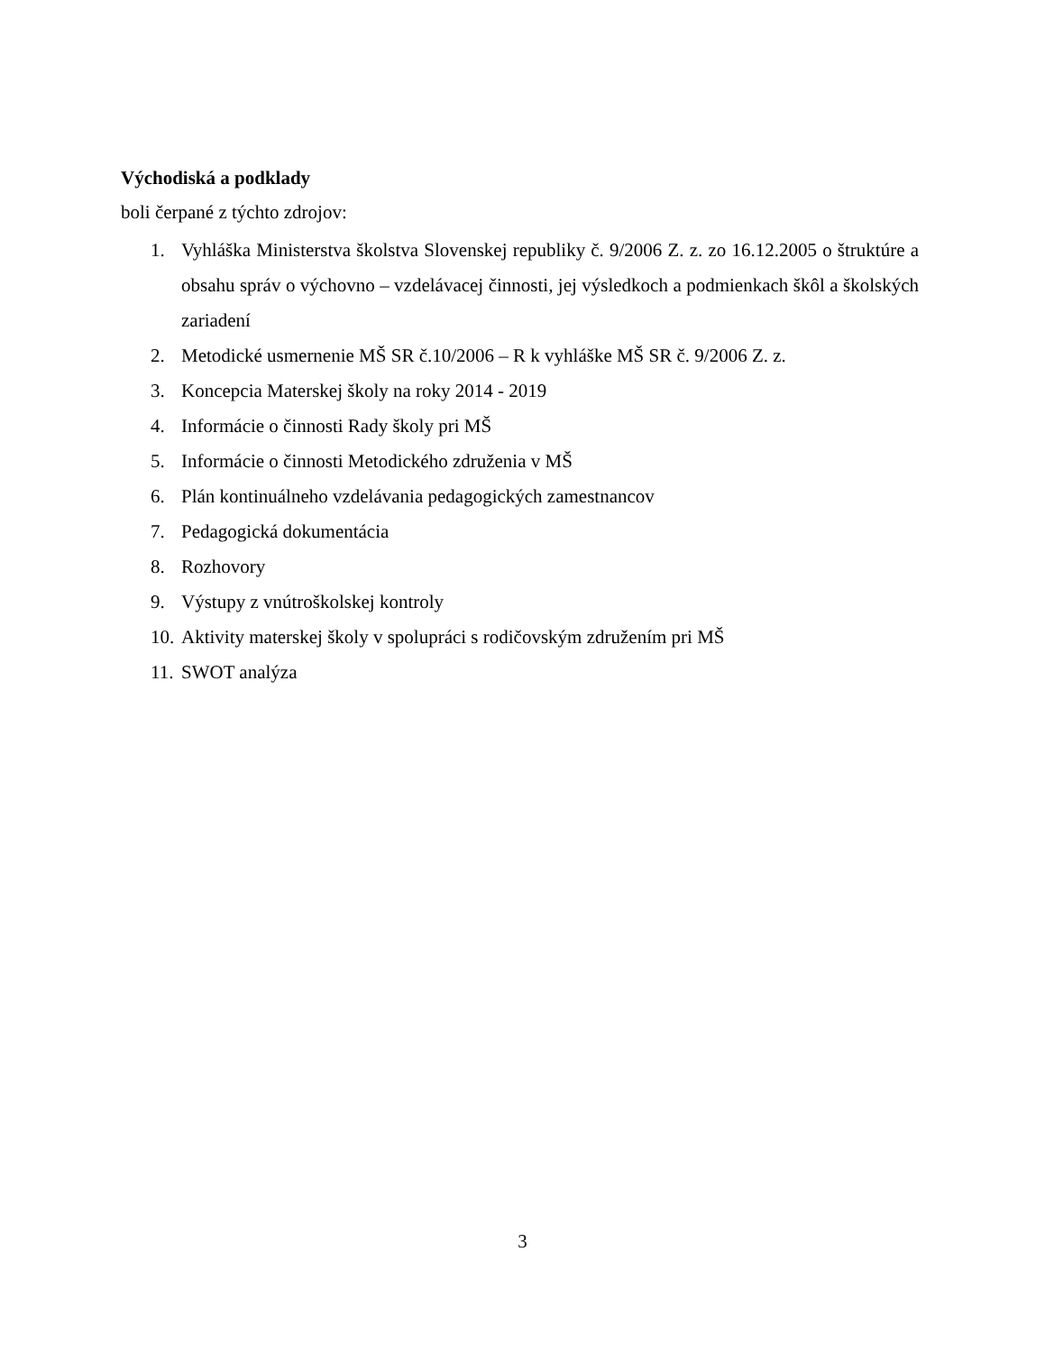Východiská a podklady
boli čerpané z týchto zdrojov:
1. Vyhláška Ministerstva školstva Slovenskej republiky č. 9/2006 Z. z. zo 16.12.2005 o štruktúre a obsahu správ o výchovno – vzdelávacej činnosti, jej výsledkoch a podmienkach škôl a školských zariadení
2. Metodické usmernenie MŠ SR č.10/2006 – R k vyhláške MŠ SR č. 9/2006 Z. z.
3. Koncepcia Materskej školy na roky 2014 - 2019
4. Informácie o činnosti Rady školy pri MŠ
5. Informácie o činnosti Metodického združenia v MŠ
6. Plán kontinuálneho vzdelávania pedagogických zamestnancov
7. Pedagogická dokumentácia
8. Rozhovory
9. Výstupy z vnútroškolskej kontroly
10. Aktivity materskej školy v spolupráci s rodičovským združením pri MŠ
11. SWOT analýza
3